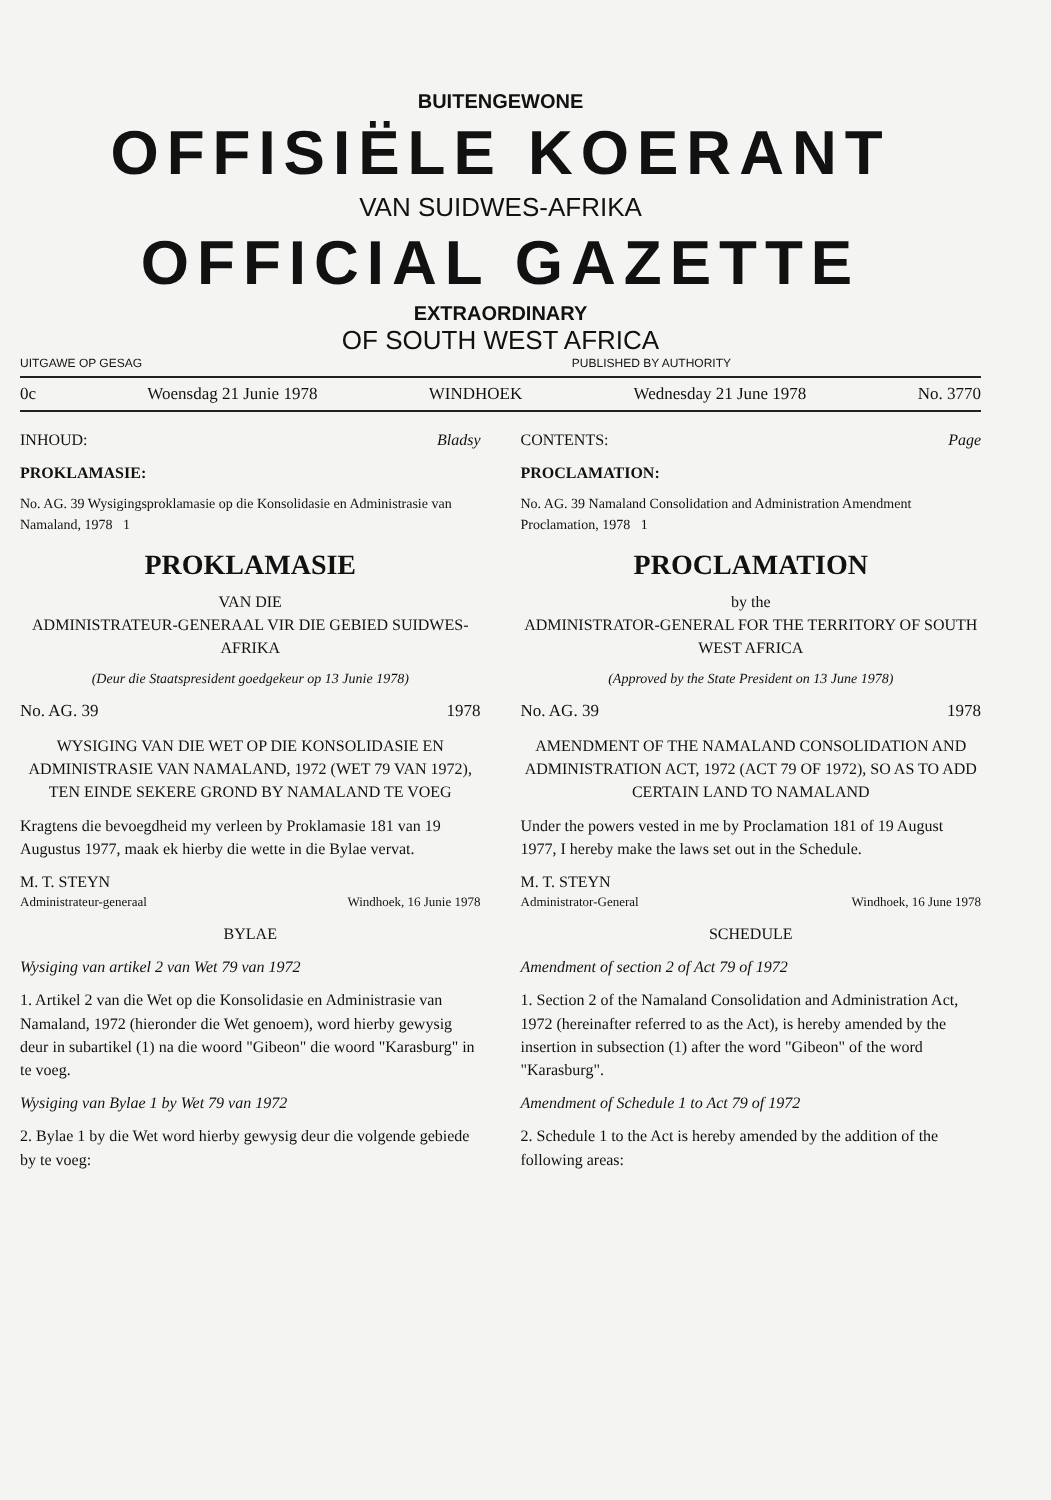BUITENGEWONE
OFFISIËLE KOERANT
VAN SUIDWES-AFRIKA
OFFICIAL GAZETTE
EXTRAORDINARY
OF SOUTH WEST AFRICA
UITGAWE OP GESAG PUBLISHED BY AUTHORITY
0c Woensdag 21 Junie 1978 WINDHOEK Wednesday 21 June 1978 No. 3770
INHOUD: Bladsy
PROKLAMASIE:
No. AG. 39 Wysigingsproklamasie op die Konsolidasie en Administrasie van Namaland, 1978 1
PROKLAMASIE
VAN DIE
ADMINISTRATEUR-GENERAAL VIR DIE GEBIED SUIDWES-AFRIKA
(Deur die Staatspresident goedgekeur op 13 Junie 1978)
No. AG. 39 1978
WYSIGING VAN DIE WET OP DIE KONSOLIDASIE EN ADMINISTRASIE VAN NAMALAND, 1972 (WET 79 VAN 1972), TEN EINDE SEKERE GROND BY NAMALAND TE VOEG
Kragtens die bevoegdheid my verleen by Proklamasie 181 van 19 Augustus 1977, maak ek hierby die wette in die Bylae vervat.
M. T. STEYN
Administrateur-generaal Windhoek, 16 Junie 1978
BYLAE
Wysiging van artikel 2 van Wet 79 van 1972
1. Artikel 2 van die Wet op die Konsolidasie en Administrasie van Namaland, 1972 (hieronder die Wet genoem), word hierby gewysig deur in subartikel (1) na die woord "Gibeon" die woord "Karasburg" in te voeg.
Wysiging van Bylae 1 by Wet 79 van 1972
2. Bylae 1 by die Wet word hierby gewysig deur die volgende gebiede by te voeg:
CONTENTS: Page
PROCLAMATION:
No. AG. 39 Namaland Consolidation and Administration Amendment Proclamation, 1978 1
PROCLAMATION
by the
ADMINISTRATOR-GENERAL FOR THE TERRITORY OF SOUTH WEST AFRICA
(Approved by the State President on 13 June 1978)
No. AG. 39 1978
AMENDMENT OF THE NAMALAND CONSOLIDATION AND ADMINISTRATION ACT, 1972 (ACT 79 OF 1972), SO AS TO ADD CERTAIN LAND TO NAMALAND
Under the powers vested in me by Proclamation 181 of 19 August 1977, I hereby make the laws set out in the Schedule.
M. T. STEYN
Administrator-General Windhoek, 16 June 1978
SCHEDULE
Amendment of section 2 of Act 79 of 1972
1. Section 2 of the Namaland Consolidation and Administration Act, 1972 (hereinafter referred to as the Act), is hereby amended by the insertion in subsection (1) after the word "Gibeon" of the word "Karasburg".
Amendment of Schedule 1 to Act 79 of 1972
2. Schedule 1 to the Act is hereby amended by the addition of the following areas: